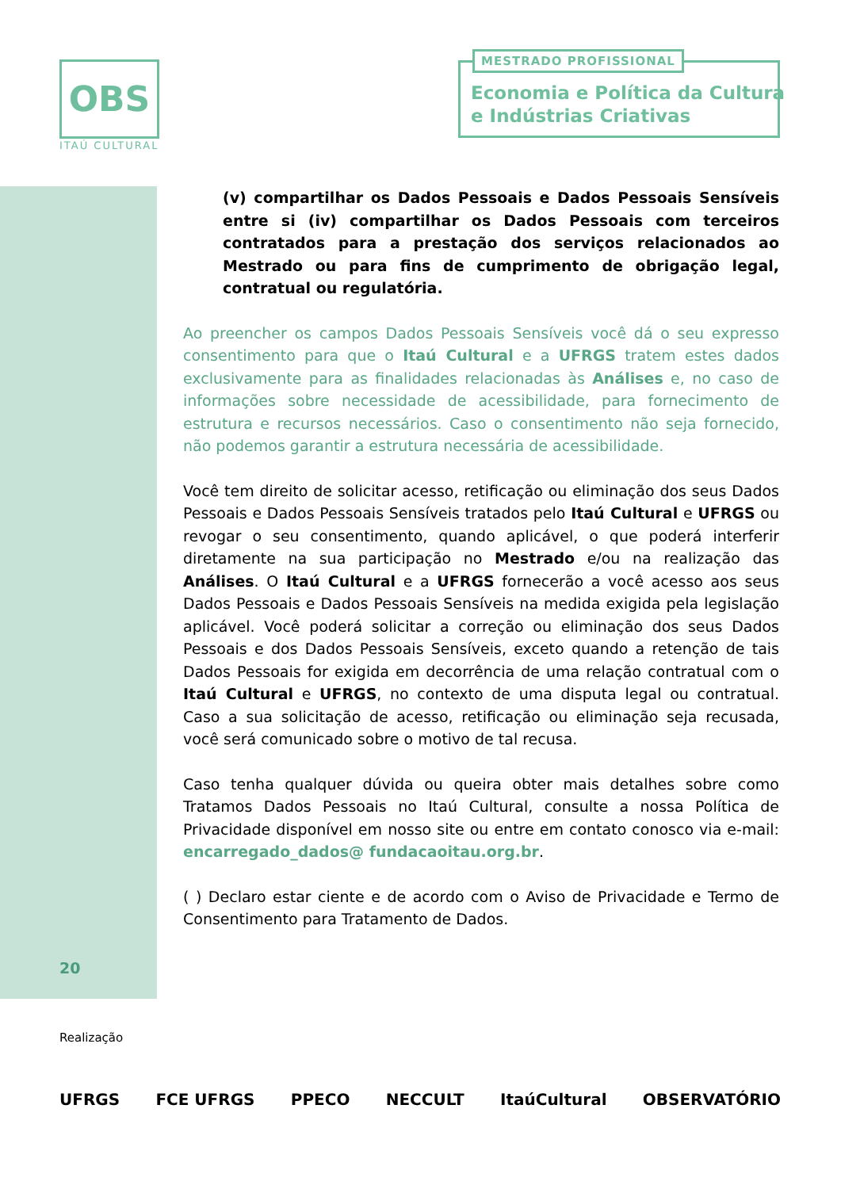OBS
ITAÚ CULTURAL
MESTRADO PROFISSIONAL
Economia e Política da Cultura
e Indústrias Criativas
(v) compartilhar os Dados Pessoais e Dados Pessoais Sensíveis entre si (iv) compartilhar os Dados Pessoais com terceiros contratados para a prestação dos serviços relacionados ao Mestrado ou para fins de cumprimento de obrigação legal, contratual ou regulatória.
Ao preencher os campos Dados Pessoais Sensíveis você dá o seu expresso consentimento para que o Itaú Cultural e a UFRGS tratem estes dados exclusivamente para as finalidades relacionadas às Análises e, no caso de informações sobre necessidade de acessibilidade, para fornecimento de estrutura e recursos necessários. Caso o consentimento não seja fornecido, não podemos garantir a estrutura necessária de acessibilidade.
Você tem direito de solicitar acesso, retificação ou eliminação dos seus Dados Pessoais e Dados Pessoais Sensíveis tratados pelo Itaú Cultural e UFRGS ou revogar o seu consentimento, quando aplicável, o que poderá interferir diretamente na sua participação no Mestrado e/ou na realização das Análises. O Itaú Cultural e a UFRGS fornecerão a você acesso aos seus Dados Pessoais e Dados Pessoais Sensíveis na medida exigida pela legislação aplicável. Você poderá solicitar a correção ou eliminação dos seus Dados Pessoais e dos Dados Pessoais Sensíveis, exceto quando a retenção de tais Dados Pessoais for exigida em decorrência de uma relação contratual com o Itaú Cultural e UFRGS, no contexto de uma disputa legal ou contratual. Caso a sua solicitação de acesso, retificação ou eliminação seja recusada, você será comunicado sobre o motivo de tal recusa.
Caso tenha qualquer dúvida ou queira obter mais detalhes sobre como Tratamos Dados Pessoais no Itaú Cultural, consulte a nossa Política de Privacidade disponível em nosso site ou entre em contato conosco via e-mail: encarregado_dados@ fundacaoitau.org.br.
( ) Declaro estar ciente e de acordo com o Aviso de Privacidade e Termo de Consentimento para Tratamento de Dados.
20
Realização
UFRGS FCE UFRGS PPECO NECCULT ItaúCultural OBSERVATÓRIO